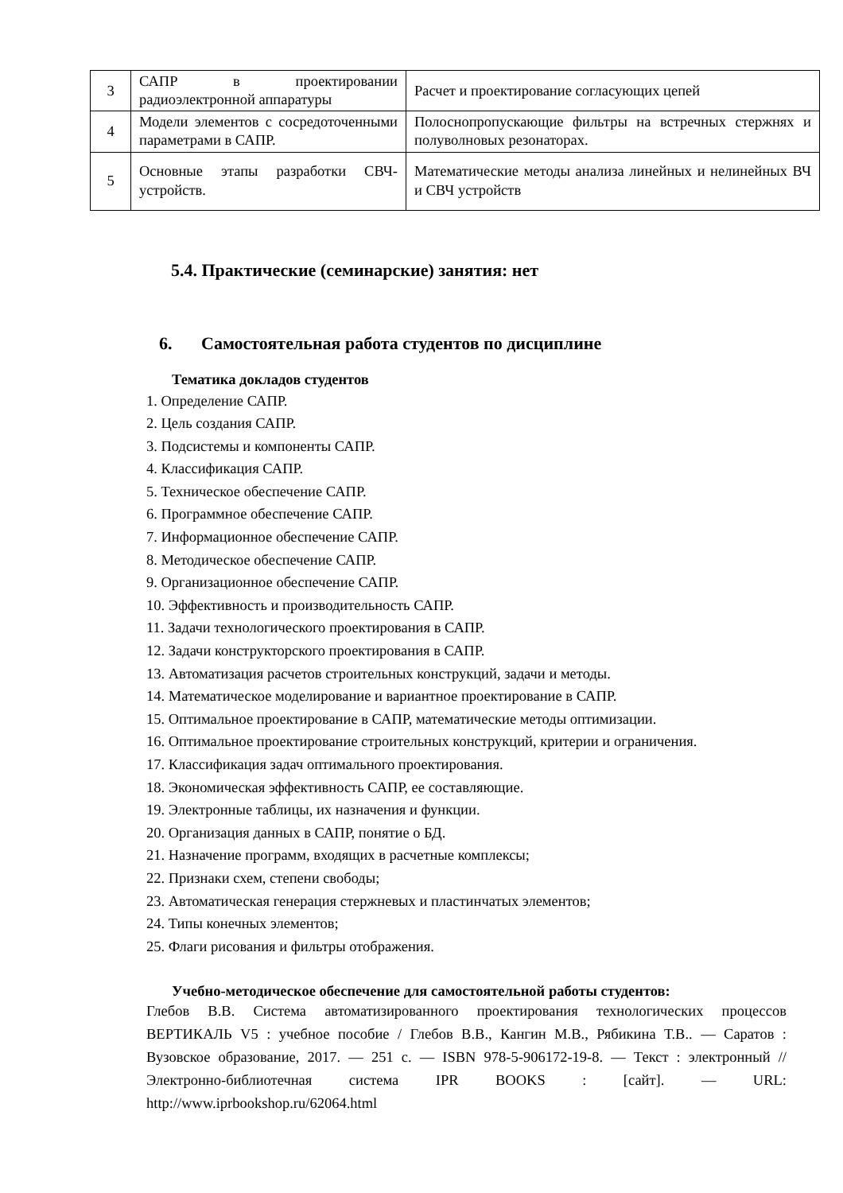| 3 | САПР в проектировании радиоэлектронной аппаратуры | Расчет и проектирование согласующих цепей |
| 4 | Модели элементов с сосредоточенными параметрами в САПР. | Полоснопропускающие фильтры на встречных стержнях и полуволновых резонаторах. |
| 5 | Основные этапы разработки СВЧ-устройств. | Математические методы анализа линейных и нелинейных ВЧ и СВЧ устройств |
5.4. Практические (семинарские) занятия: нет
6. Самостоятельная работа студентов по дисциплине
Тематика докладов студентов
1. Определение САПР.
2. Цель создания САПР.
3. Подсистемы и компоненты САПР.
4. Классификация САПР.
5. Техническое обеспечение САПР.
6. Программное обеспечение САПР.
7. Информационное обеспечение САПР.
8. Методическое обеспечение САПР.
9. Организационное обеспечение САПР.
10. Эффективность и производительность САПР.
11. Задачи технологического проектирования в САПР.
12. Задачи конструкторского проектирования в САПР.
13. Автоматизация расчетов строительных конструкций, задачи и методы.
14. Математическое моделирование и вариантное проектирование в САПР.
15. Оптимальное проектирование в САПР, математические методы оптимизации.
16. Оптимальное проектирование строительных конструкций, критерии и ограничения.
17. Классификация задач оптимального проектирования.
18. Экономическая эффективность САПР, ее составляющие.
19. Электронные таблицы, их назначения и функции.
20. Организация данных в САПР, понятие о БД.
21. Назначение программ, входящих в расчетные комплексы;
22. Признаки схем, степени свободы;
23. Автоматическая генерация стержневых и пластинчатых элементов;
24. Типы конечных элементов;
25. Флаги рисования и фильтры отображения.
Учебно-методическое обеспечение для самостоятельной работы студентов:
Глебов В.В. Система автоматизированного проектирования технологических процессов ВЕРТИКАЛЬ V5 : учебное пособие / Глебов В.В., Кангин М.В., Рябикина Т.В.. — Саратов : Вузовское образование, 2017. — 251 c. — ISBN 978-5-906172-19-8. — Текст : электронный // Электронно-библиотечная система IPR BOOKS : [сайт]. — URL: http://www.iprbookshop.ru/62064.html